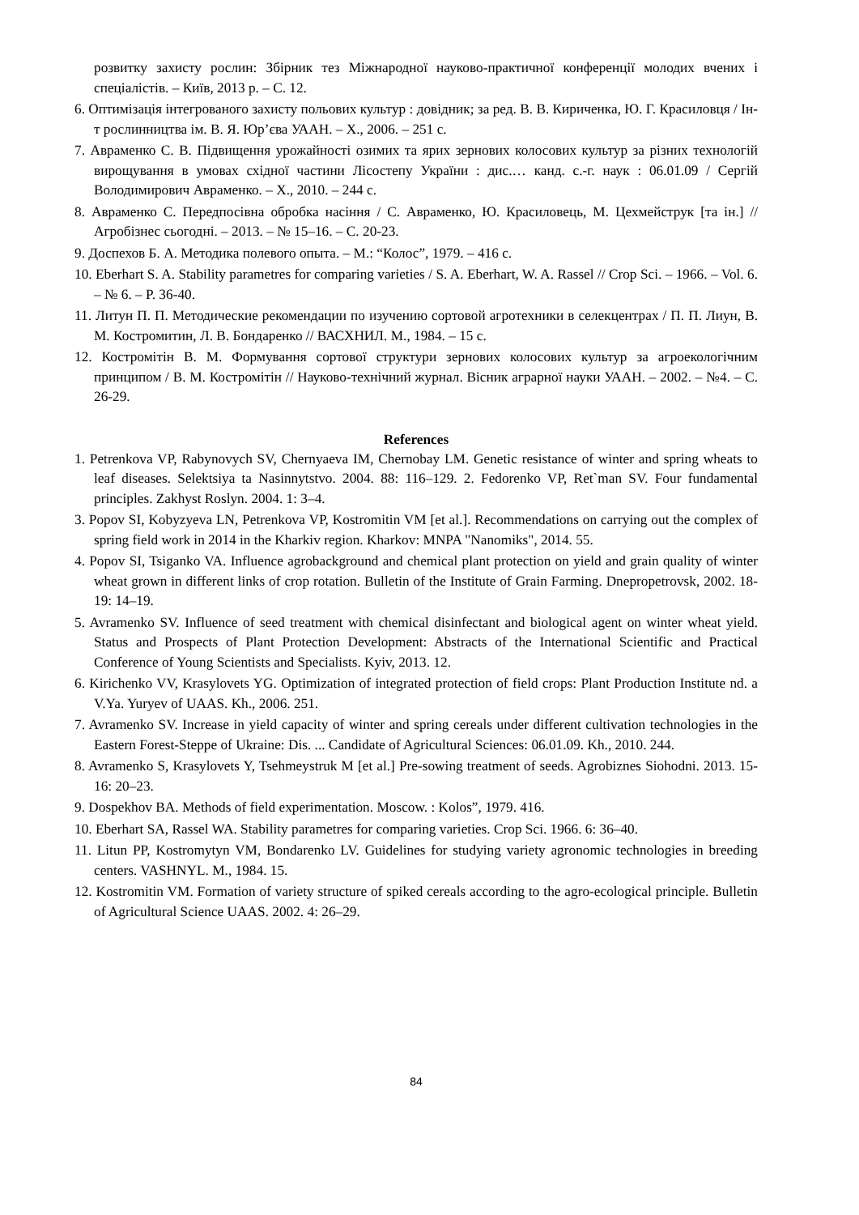розвитку захисту рослин: Збірник тез Міжнародної науково-практичної конференції молодих вчених і спеціалістів. – Київ, 2013 р. – С. 12.
6. Оптимізація інтегрованого захисту польових культур : довідник; за ред. В. В. Кириченка, Ю. Г. Красиловця / Ін-т рослинництва ім. В. Я. Юр’єва УААН. – Х., 2006. – 251 с.
7. Авраменко С. В. Підвищення урожайності озимих та ярих зернових колосових культур за різних технологій вирощування в умовах східної частини Лісостепу України : дис.… канд. с.-г. наук : 06.01.09 / Сергій Володимирович Авраменко. – Х., 2010. – 244 с.
8. Авраменко С. Передпосівна обробка насіння / С. Авраменко, Ю. Красиловець, М. Цехмейструк [та ін.] // Агробізнес сьогодні. – 2013. – № 15–16. – С. 20-23.
9. Доспехов Б. А. Методика полевого опыта. – М.: “Колос”, 1979. – 416 с.
10. Eberhart S. A. Stability parametres for comparing varieties / S. A. Eberhart, W. A. Rassel // Crop Sci. – 1966. – Vol. 6. – № 6. – P. 36-40.
11. Литун П. П. Методические рекомендации по изучению сортовой агротехники в селекцентрах / П. П. Лиун, В. М. Костромитин, Л. В. Бондаренко // ВАСХНИЛ. М., 1984. – 15 с.
12. Костромітін В. М. Формування сортової структури зернових колосових культур за агроекологічним принципом / В. М. Костромітін // Науково-технічний журнал. Вісник аграрної науки УААН. – 2002. – №4. – С. 26-29.
References
1. Petrenkova VP, Rabynovych SV, Chernyaeva IM, Chernobay LM. Genetic resistance of winter and spring wheats to leaf diseases. Selektsiya ta Nasinnytstvo. 2004. 88: 116–129. 2. Fedorenko VP, Ret`man SV. Four fundamental principles. Zakhyst Roslyn. 2004. 1: 3–4.
3. Popov SI, Kobyzyeva LN, Petrenkova VP, Kostromitin VM [et al.]. Recommendations on carrying out the complex of spring field work in 2014 in the Kharkiv region. Kharkov: MNPA "Nanomiks", 2014. 55.
4. Popov SI, Tsiganko VA. Influence agrobackground and chemical plant protection on yield and grain quality of winter wheat grown in different links of crop rotation. Bulletin of the Institute of Grain Farming. Dnepropetrovsk, 2002. 18-19: 14–19.
5. Avramenko SV. Influence of seed treatment with chemical disinfectant and biological agent on winter wheat yield. Status and Prospects of Plant Protection Development: Abstracts of the International Scientific and Practical Conference of Young Scientists and Specialists. Kyiv, 2013. 12.
6. Kirichenko VV, Krasylovets YG. Optimization of integrated protection of field crops: Plant Production Institute nd. a V.Ya. Yuryev of UAAS. Kh., 2006. 251.
7. Avramenko SV. Increase in yield capacity of winter and spring cereals under different cultivation technologies in the Eastern Forest-Steppe of Ukraine: Dis. ... Candidate of Agricultural Sciences: 06.01.09. Kh., 2010. 244.
8. Avramenko S, Krasylovets Y, Tsehmeystruk M [et al.] Pre-sowing treatment of seeds. Agrobiznes Siohodni. 2013. 15-16: 20–23.
9. Dospekhov BA. Methods of field experimentation. Moscow. : Kolos”, 1979. 416.
10. Eberhart SA, Rassel WA. Stability parametres for comparing varieties. Crop Sci. 1966. 6: 36–40.
11. Litun PP, Kostromytyn VM, Bondarenko LV. Guidelines for studying variety agronomic technologies in breeding centers. VASHNYL. M., 1984. 15.
12. Kostromitin VM. Formation of variety structure of spiked cereals according to the agro-ecological principle. Bulletin of Agricultural Science UAAS. 2002. 4: 26–29.
84